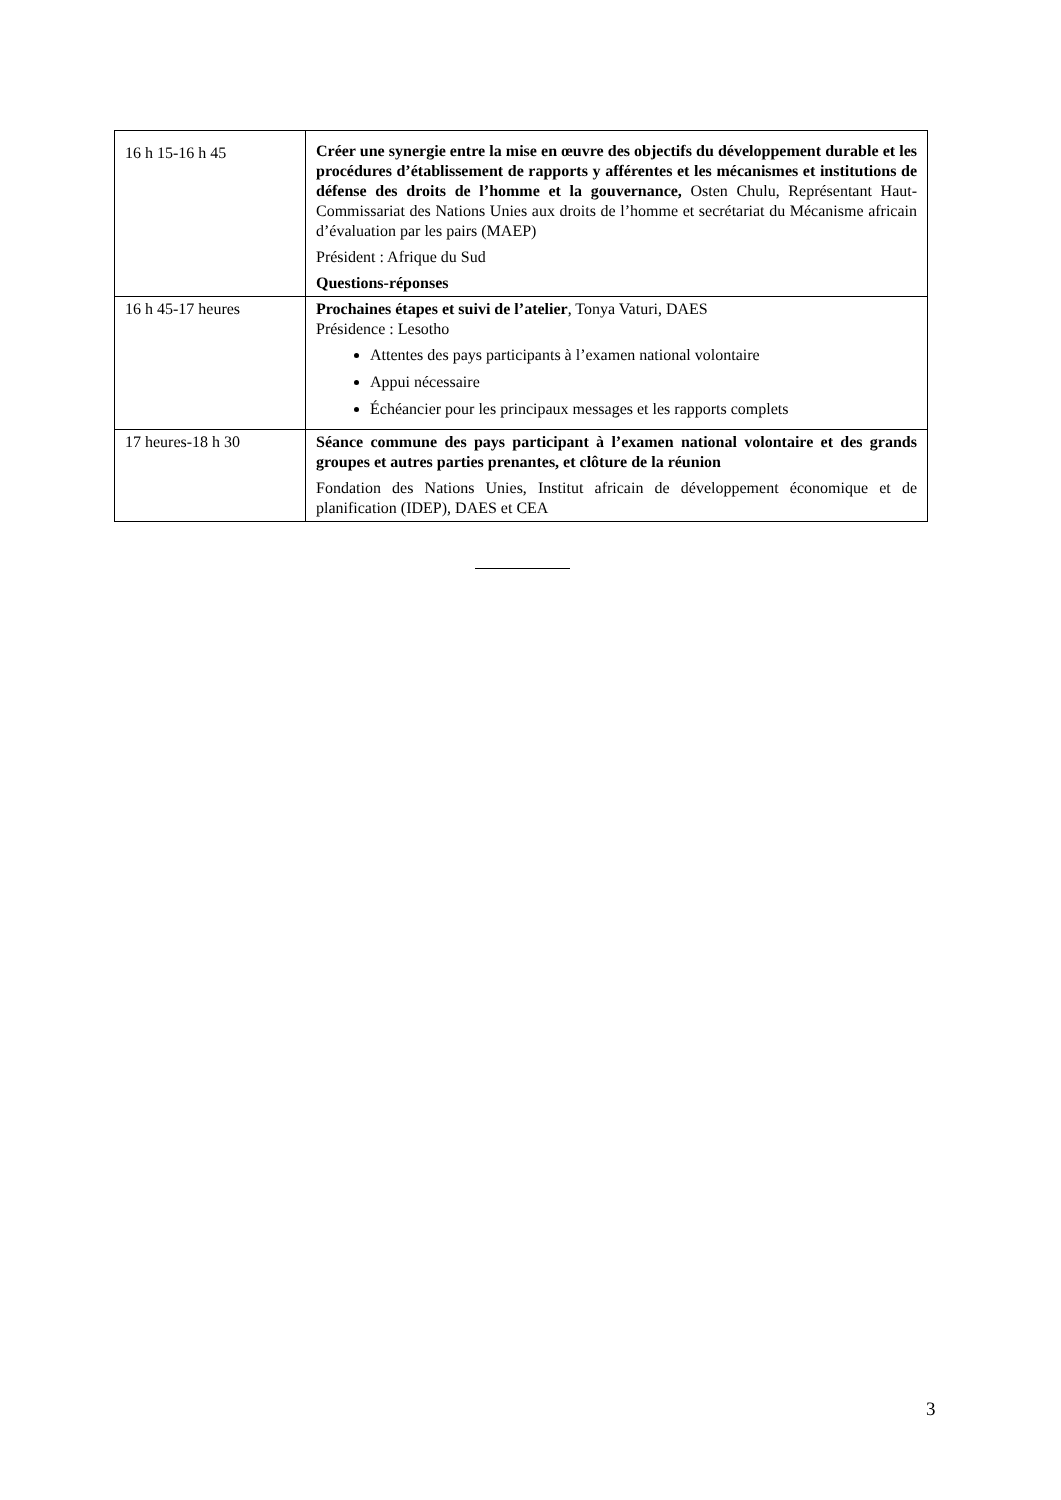| 16 h 15-16 h 45 | Créer une synergie entre la mise en œuvre des objectifs du développement durable et les procédures d’établissement de rapports y afférentes et les mécanismes et institutions de défense des droits de l’homme et la gouvernance, Osten Chulu, Représentant Haut-Commissariat des Nations Unies aux droits de l’homme et secrétariat du Mécanisme africain d’évaluation par les pairs (MAEP) Président : Afrique du Sud Questions-réponses |
| 16 h 45-17 heures | Prochaines étapes et suivi de l’atelier , Tonya Vaturi, DAES Présidence : Lesotho Attentes des pays participants à l’examen national volontaire Appui nécessaire Échéancier pour les principaux messages et les rapports complets |
| 17 heures-18 h 30 | Séance commune des pays participant à l’examen national volontaire et des grands groupes et autres parties prenantes, et clôture de la réunion Fondation des Nations Unies, Institut africain de développement économique et de planification (IDEP), DAES et CEA |
3